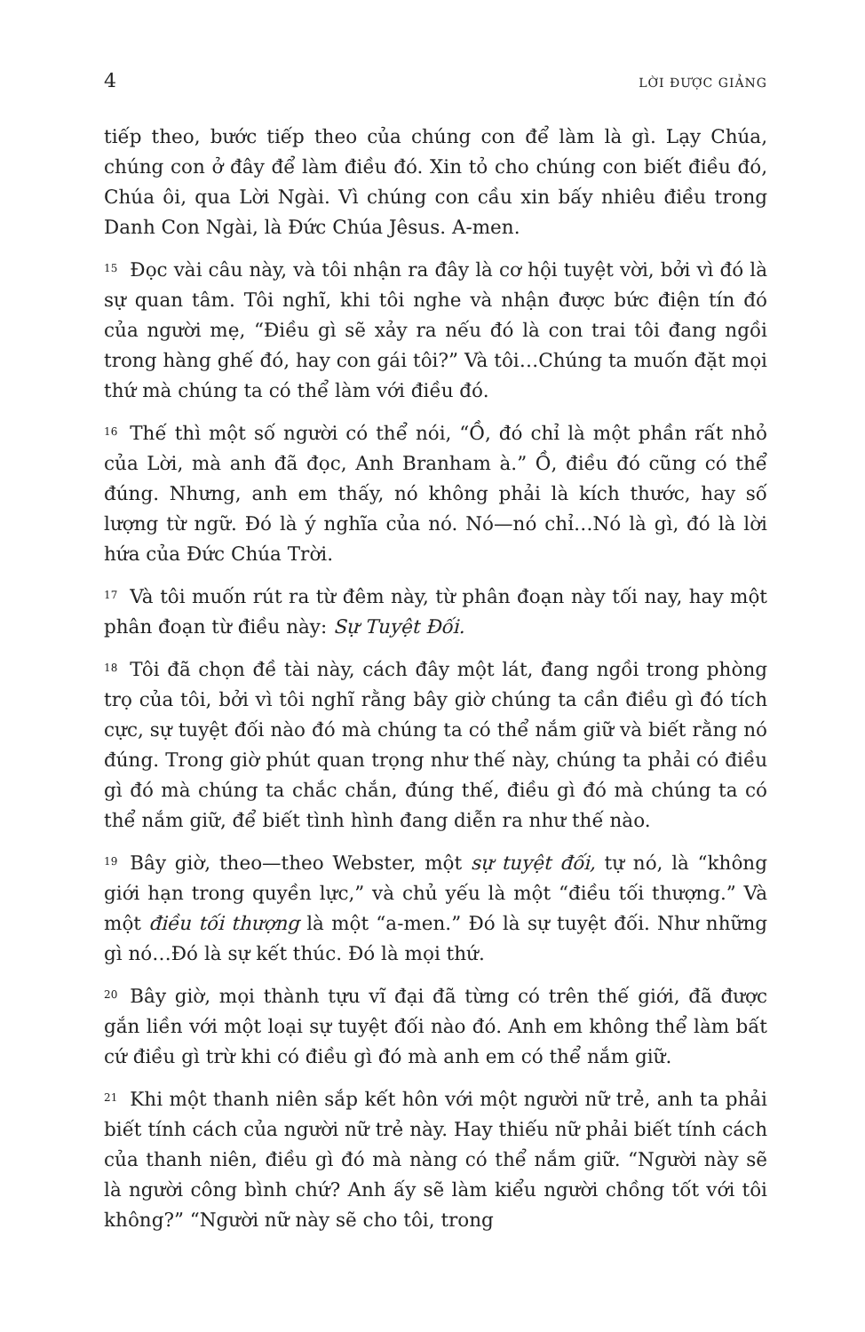4 LỜI ĐƯỢC GIẢNG
tiếp theo, bước tiếp theo của chúng con để làm là gì. Lạy Chúa, chúng con ở đây để làm điều đó. Xin tỏ cho chúng con biết điều đó, Chúa ôi, qua Lời Ngài. Vì chúng con cầu xin bấy nhiêu điều trong Danh Con Ngài, là Đức Chúa Jêsus. A-men.
<sup>15</sup> Đọc vài câu này, và tôi nhận ra đây là cơ hội tuyệt vời, bởi vì đó là sự quan tâm. Tôi nghĩ, khi tôi nghe và nhận được bức điện tín đó của người mẹ, “Điều gì sẽ xảy ra nếu đó là con trai tôi đang ngồi trong hàng ghế đó, hay con gái tôi?” Và tôi…Chúng ta muốn đặt mọi thứ mà chúng ta có thể làm với điều đó.
<sup>16</sup> Thế thì một số người có thể nói, “Ồ, đó chỉ là một phần rất nhỏ của Lời, mà anh đã đọc, Anh Branham à.” Ồ, điều đó cũng có thể đúng. Nhưng, anh em thấy, nó không phải là kích thước, hay số lượng từ ngữ. Đó là ý nghĩa của nó. Nó—nó chỉ…Nó là gì, đó là lời hứa của Đức Chúa Trời.
<sup>17</sup> Và tôi muốn rút ra từ đêm này, từ phân đoạn này tối nay, hay một phân đoạn từ điều này: Sự Tuyệt Đối.
<sup>18</sup> Tôi đã chọn đề tài này, cách đây một lát, đang ngồi trong phòng trọ của tôi, bởi vì tôi nghĩ rằng bây giờ chúng ta cần điều gì đó tích cực, sự tuyệt đối nào đó mà chúng ta có thể nắm giữ và biết rằng nó đúng. Trong giờ phút quan trọng như thế này, chúng ta phải có điều gì đó mà chúng ta chắc chắn, đúng thế, điều gì đó mà chúng ta có thể nắm giữ, để biết tình hình đang diễn ra như thế nào.
<sup>19</sup>Bây giờ, theo—theo Webster, một sự tuyệt đối, tự nó, là “không giới hạn trong quyền lực,” và chủ yếu là một “điều tối thượng.” Và một điều tối thượng là một “a-men.” Đó là sự tuyệt đối. Như những gì nó…Đó là sự kết thúc. Đó là mọi thứ.
<sup>20</sup>Bây giờ, mọi thành tựu vĩ đại đã từng có trên thế giới, đã được gắn liền với một loại sự tuyệt đối nào đó. Anh em không thể làm bất cứ điều gì trừ khi có điều gì đó mà anh em có thể nắm giữ.
<sup>21</sup> Khi một thanh niên sắp kết hôn với một người nữ trẻ, anh ta phải biết tính cách của người nữ trẻ này. Hay thiếu nữ phải biết tính cách của thanh niên, điều gì đó mà nàng có thể nắm giữ. “Người này sẽ là người công bình chứ? Anh ấy sẽ làm kiểu người chồng tốt với tôi không?” “Người nữ này sẽ cho tôi, trong